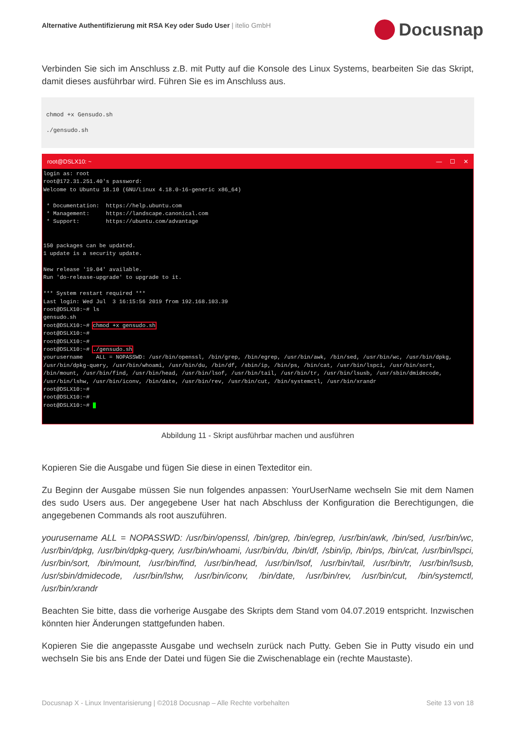Alternative Authentifizierung mit RSA Key oder Sudo User | itelio GmbH
Docusnap
Verbinden Sie sich im Anschluss z.B. mit Putty auf die Konsole des Linux Systems, bearbeiten Sie das Skript, damit dieses ausführbar wird. Führen Sie es im Anschluss aus.
chmod +x Gensudo.sh
./gensudo.sh
root@DSLX10: ~ — ☐ ✕
login as: root
root@172.31.251.40's password:
Welcome to Ubuntu 18.10 (GNU/Linux 4.18.0-16-generic x86_64)

 * Documentation:  https://help.ubuntu.com
 * Management:     https://landscape.canonical.com
 * Support:        https://ubuntu.com/advantage


150 packages can be updated.
1 update is a security update.

New release '19.04' available.
Run 'do-release-upgrade' to upgrade to it.

*** System restart required ***
Last login: Wed Jul  3 16:15:56 2019 from 192.168.103.39
root@DSLX10:~# ls
gensudo.sh
root@DSLX10:~# chmod +x gensudo.sh
root@DSLX10:~#
root@DSLX10:~#
root@DSLX10:~# ./gensudo.sh
yourusername    ALL = NOPASSWD: /usr/bin/openssl, /bin/grep, /bin/egrep, /usr/bin/awk, /bin/sed, /usr/bin/wc, /usr/bin/dpkg, /usr/bin/dpkg-query, /usr/bin/whoami, /usr/bin/du, /bin/df, /sbin/ip, /bin/ps, /bin/cat, /usr/bin/lspci, /usr/bin/sort, /bin/mount, /usr/bin/find, /usr/bin/head, /usr/bin/lsof, /usr/bin/tail, /usr/bin/tr, /usr/bin/lsusb, /usr/sbin/dmidecode, /usr/bin/lshw, /usr/bin/iconv, /bin/date, /usr/bin/rev, /usr/bin/cut, /bin/systemctl, /usr/bin/xrandr
root@DSLX10:~#
root@DSLX10:~#
root@DSLX10:~#  
Abbildung 11 - Skript ausführbar machen und ausführen
Kopieren Sie die Ausgabe und fügen Sie diese in einen Texteditor ein.
Zu Beginn der Ausgabe müssen Sie nun folgendes anpassen: YourUserName wechseln Sie mit dem Namen des sudo Users aus. Der angegebene User hat nach Abschluss der Konfiguration die Berechtigungen, die angegebenen Commands als root auszuführen.
yourusername ALL = NOPASSWD: /usr/bin/openssl, /bin/grep, /bin/egrep, /usr/bin/awk, /bin/sed, /usr/bin/wc, /usr/bin/dpkg, /usr/bin/dpkg-query, /usr/bin/whoami, /usr/bin/du, /bin/df, /sbin/ip, /bin/ps, /bin/cat, /usr/bin/lspci, /usr/bin/sort, /bin/mount, /usr/bin/find, /usr/bin/head, /usr/bin/lsof, /usr/bin/tail, /usr/bin/tr, /usr/bin/lsusb, /usr/sbin/dmidecode, /usr/bin/lshw, /usr/bin/iconv, /bin/date, /usr/bin/rev, /usr/bin/cut, /bin/systemctl, /usr/bin/xrandr
Beachten Sie bitte, dass die vorherige Ausgabe des Skripts dem Stand vom 04.07.2019 entspricht. Inzwischen könnten hier Änderungen stattgefunden haben.
Kopieren Sie die angepasste Ausgabe und wechseln zurück nach Putty. Geben Sie in Putty visudo ein und wechseln Sie bis ans Ende der Datei und fügen Sie die Zwischenablage ein (rechte Maustaste).
Docusnap X - Linux Inventarisierung | ©2018 Docusnap – Alle Rechte vorbehalten Seite 13 von 18